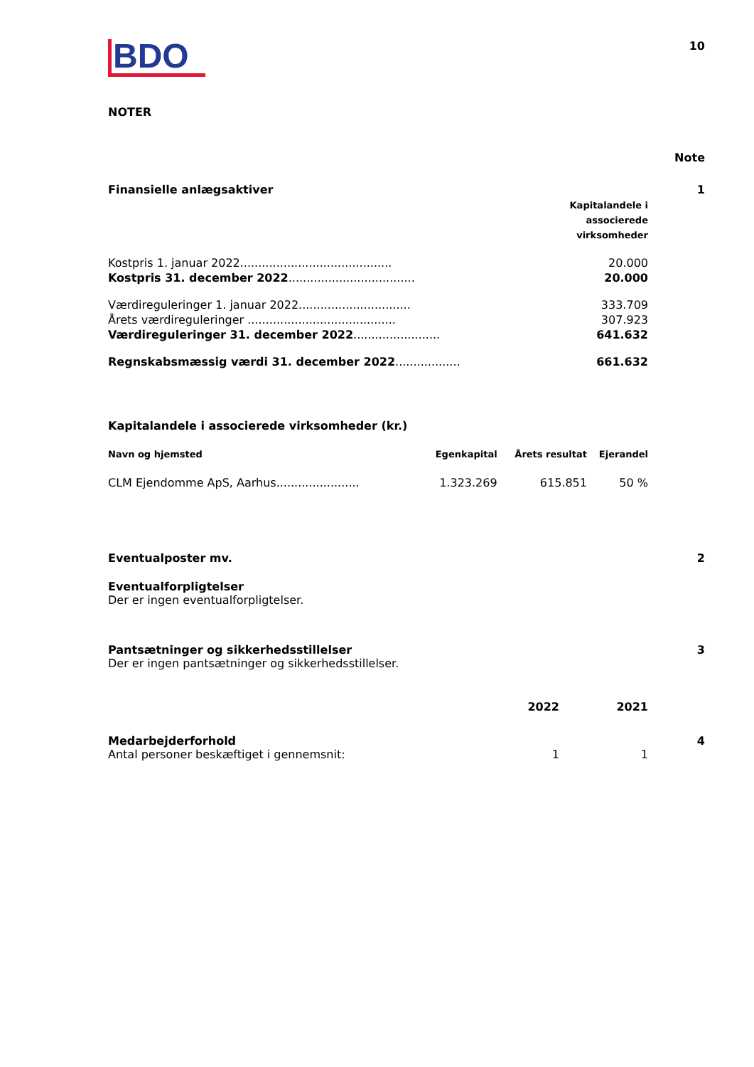BDO
10
NOTER
Note
| Finansielle anlægsaktiver | | 1 |
| | Kapitalandele i associerede virksomheder | |
| Kostpris 1. januar 2022.......................................... | 20.000 | |
| Kostpris 31. december 2022 ................................... | 20.000 | |
| Værdireguleringer 1. januar 2022............................... | 333.709 | |
| Årets værdireguleringer ......................................... | 307.923 | |
| Værdireguleringer 31. december 2022 ........................ | 641.632 | |
| Regnskabsmæssig værdi 31. december 2022 .................. | 661.632 | |
Kapitalandele i associerede virksomheder (kr.)
| Navn og hjemsted | Egenkapital | Årets resultat | Ejerandel |
| --- | --- | --- | --- |
| CLM Ejendomme ApS, Aarhus....................... | 1.323.269 | 615.851 | 50 % |
| Eventualposter mv. | 2 |
| Eventualforpligtelser Der er ingen eventualforpligtelser. | |
| Pantsætninger og sikkerhedsstillelser Der er ingen pantsætninger og sikkerhedsstillelser. | 3 |
| | 2022 | 2021 | |
| Medarbejderforhold Antal personer beskæftiget i gennemsnit: | 1 | 1 | 4 |